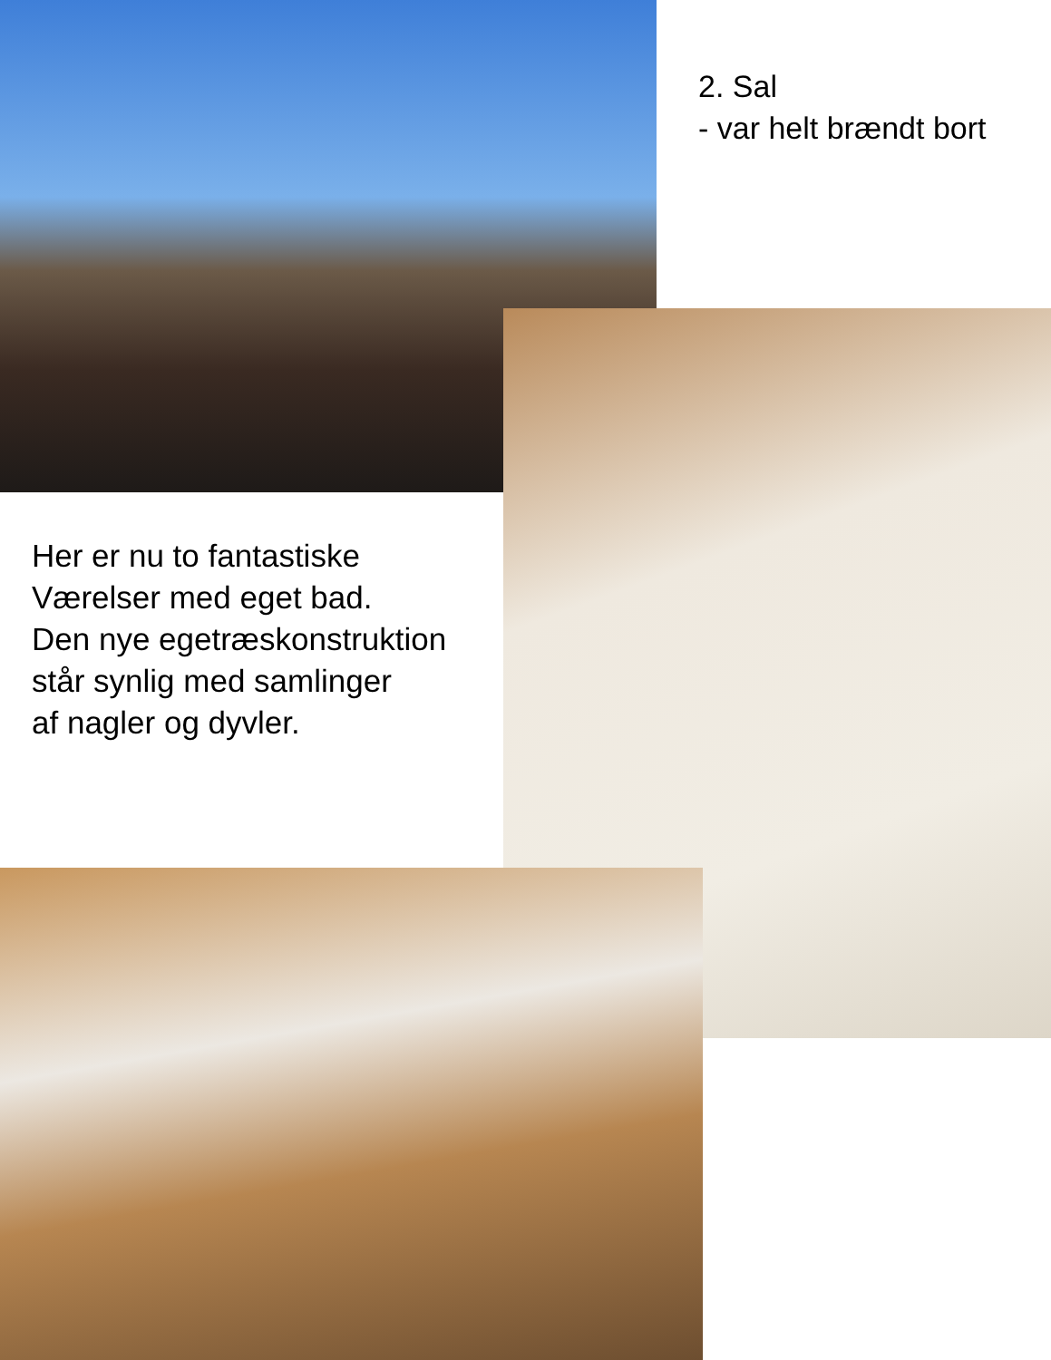2. Sal
- var helt brændt bort
Her er nu to fantastiske
Værelser med eget bad.
Den nye egetræskonstruktion
står synlig med samlinger
af nagler og dyvler.